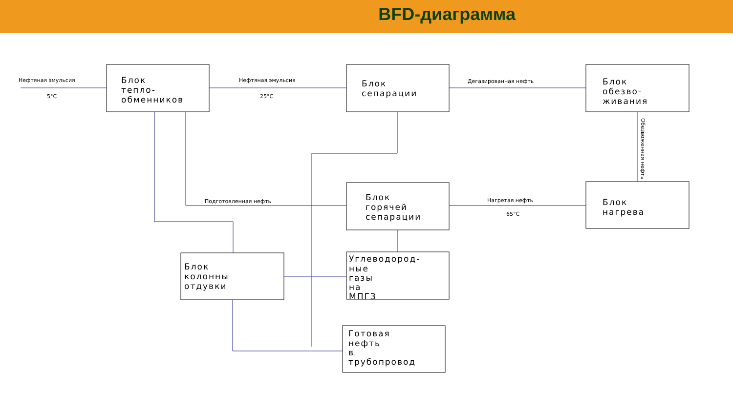BFD-диаграмма
Нефтяная эмульсия
5°C
Нефтяная эмульсия
25°C
Дегазированная нефть
Подготовленная нефть
Нагретая нефть
65°C
Обезвоженная нефть
Блок
тепло-
обменников
Блок
сепарации
Блок
обезво-
живания
Блок
нагрева
Блок
горячей
сепарации
Блок
колонны
отдувки
Углеводород-
ные
газы
на
МПГЗ
Готовая
нефть
в
трубопровод